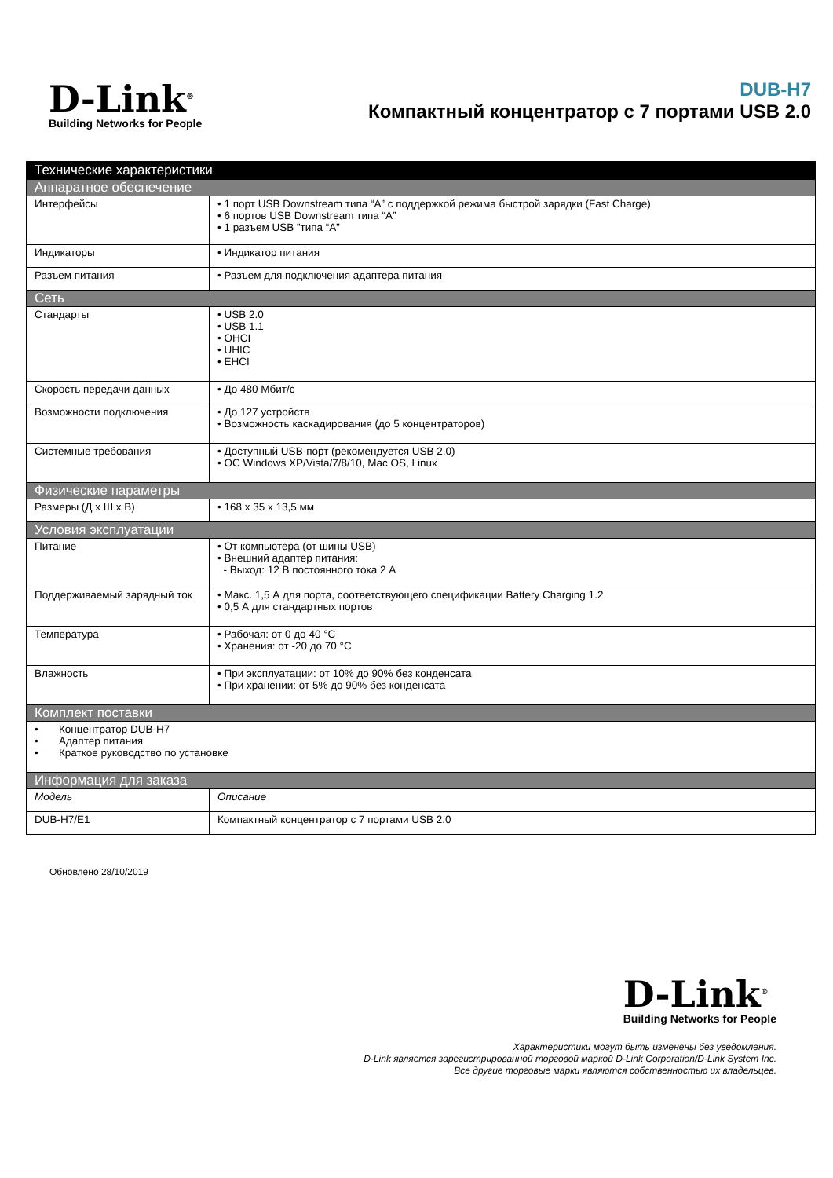D-Link<sup>®</sup>
Building Networks for People
DUB-H7
Компактный концентратор с 7 портами USB 2.0
| Технические характеристики | |
| Аппаратное обеспечение | |
| Интерфейсы | • 1 порт USB Downstream типа “A” с поддержкой режима быстрой зарядки (Fast Charge) • 6 портов USB Downstream типа “A” • 1 разъем USB ”типа “A” |
| Индикаторы | • Индикатор питания |
| Разъем питания | • Разъем для подключения адаптера питания |
| Сеть | |
| Стандарты | • USB 2.0 • USB 1.1 • OHCI • UHIC • EHCI |
| Скорость передачи данных | • До 480 Мбит/с |
| Возможности подключения | • До 127 устройств • Возможность каскадирования (до 5 концентраторов) |
| Системные требования | • Доступный USB-порт (рекомендуется USB 2.0) • ОС Windows XP/Vista/7/8/10, Mac OS, Linux |
| Физические параметры | |
| Размеры (Д x Ш x В) | • 168 x 35 x 13,5 мм |
| Условия эксплуатации | |
| Питание | • От компьютера (от шины USB) • Внешний адаптер питания: - Выход: 12 В постоянного тока 2 A |
| Поддерживаемый зарядный ток | • Макс. 1,5 А для порта, соответствующего спецификации Battery Charging 1.2 • 0,5 А для стандартных портов |
| Температура | • Рабочая: от 0 до 40 °C • Хранения: от -20 до 70 °C |
| Влажность | • При эксплуатации: от 10% до 90% без конденсата • При хранении: от 5% до 90% без конденсата |
| Комплект поставки | |
| • Концентратор DUB-H7 • Адаптер питания • Краткое руководство по установке | |
| Информация для заказа | |
| Модель | Описание |
| DUB-H7/E1 | Компактный концентратор с 7 портами USB 2.0 |
Обновлено 28/10/2019
D-Link<sup>®</sup>
Building Networks for People
Характеристики могут быть изменены без уведомления.
D-Link является зарегистрированной торговой маркой D-Link Corporation/D-Link System Inc.
Все другие торговые марки являются собственностью их владельцев.